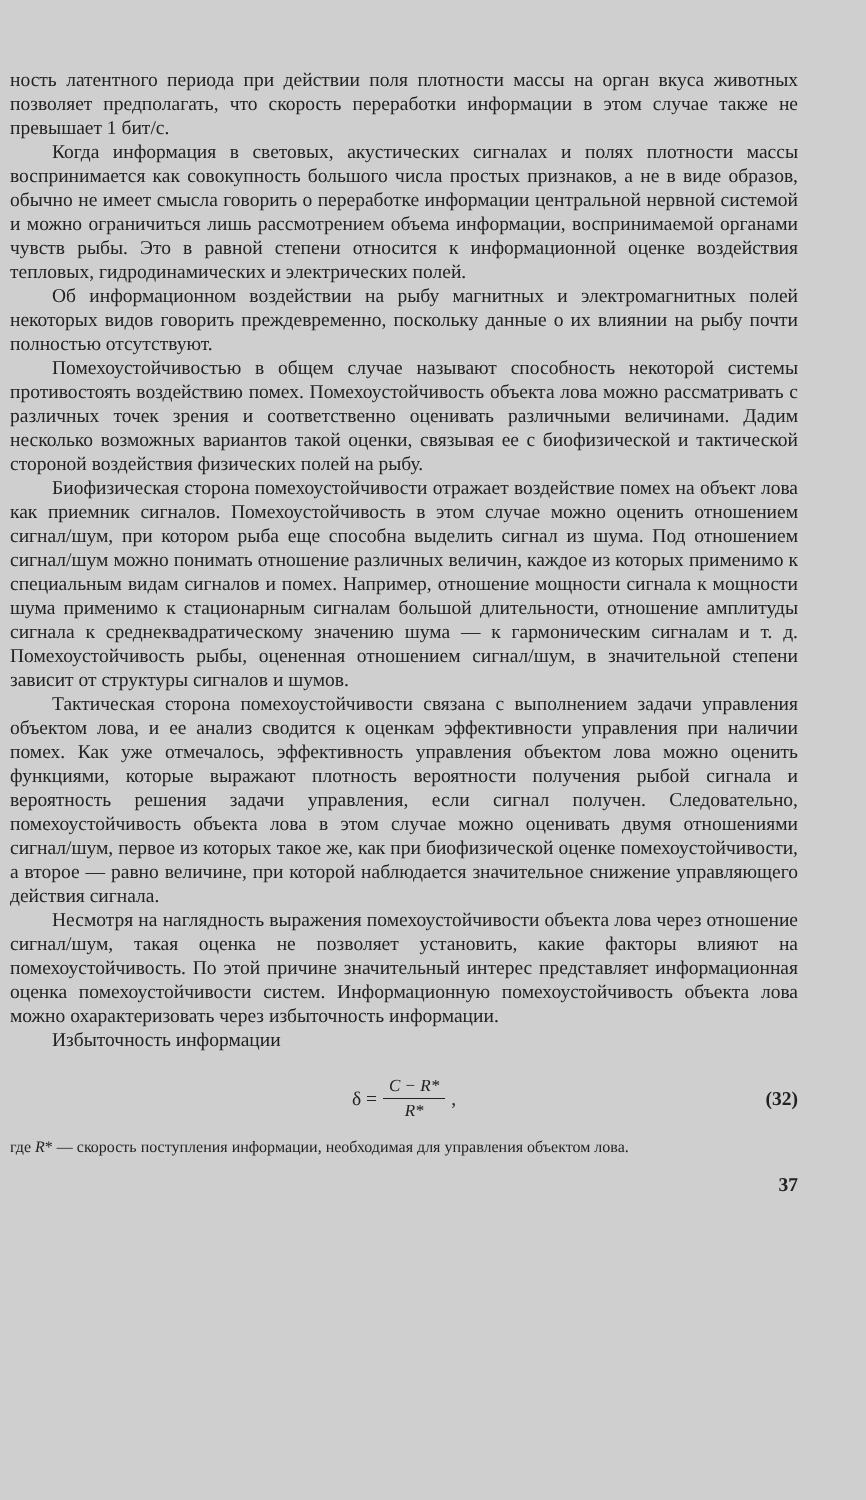ность латентного периода при действии поля плотности массы на орган вкуса животных позволяет предполагать, что скорость переработки информации в этом случае также не превышает 1 бит/с.
Когда информация в световых, акустических сигналах и полях плотности массы воспринимается как совокупность большого числа простых признаков, а не в виде образов, обычно не имеет смысла говорить о переработке информации центральной нервной системой и можно ограничиться лишь рассмотрением объема информации, воспринимаемой органами чувств рыбы. Это в равной степени относится к информационной оценке воздействия тепловых, гидродинамических и электрических полей.
Об информационном воздействии на рыбу магнитных и электромагнитных полей некоторых видов говорить преждевременно, поскольку данные о их влиянии на рыбу почти полностью отсутствуют.
Помехоустойчивостью в общем случае называют способность некоторой системы противостоять воздействию помех. Помехоустойчивость объекта лова можно рассматривать с различных точек зрения и соответственно оценивать различными величинами. Дадим несколько возможных вариантов такой оценки, связывая ее с биофизической и тактической стороной воздействия физических полей на рыбу.
Биофизическая сторона помехоустойчивости отражает воздействие помех на объект лова как приемник сигналов. Помехоустойчивость в этом случае можно оценить отношением сигнал/шум, при котором рыба еще способна выделить сигнал из шума. Под отношением сигнал/шум можно понимать отношение различных величин, каждое из которых применимо к специальным видам сигналов и помех. Например, отношение мощности сигнала к мощности шума применимо к стационарным сигналам большой длительности, отношение амплитуды сигнала к среднеквадратическому значению шума — к гармоническим сигналам и т. д. Помехоустойчивость рыбы, оцененная отношением сигнал/шум, в значительной степени зависит от структуры сигналов и шумов.
Тактическая сторона помехоустойчивости связана с выполнением задачи управления объектом лова, и ее анализ сводится к оценкам эффективности управления при наличии помех. Как уже отмечалось, эффективность управления объектом лова можно оценить функциями, которые выражают плотность вероятности получения рыбой сигнала и вероятность решения задачи управления, если сигнал получен. Следовательно, помехоустойчивость объекта лова в этом случае можно оценивать двумя отношениями сигнал/шум, первое из которых такое же, как при биофизической оценке помехоустойчивости, а второе — равно величине, при которой наблюдается значительное снижение управляющего действия сигнала.
Несмотря на наглядность выражения помехоустойчивости объекта лова через отношение сигнал/шум, такая оценка не позволяет установить, какие факторы влияют на помехоустойчивость. По этой причине значительный интерес представляет информационная оценка помехоустойчивости систем. Информационную помехоустойчивость объекта лова можно охарактеризовать через избыточность информации.
Избыточность информации
δ = C − R* R*, (32)
где R* — скорость поступления информации, необходимая для управления объектом лова.
37